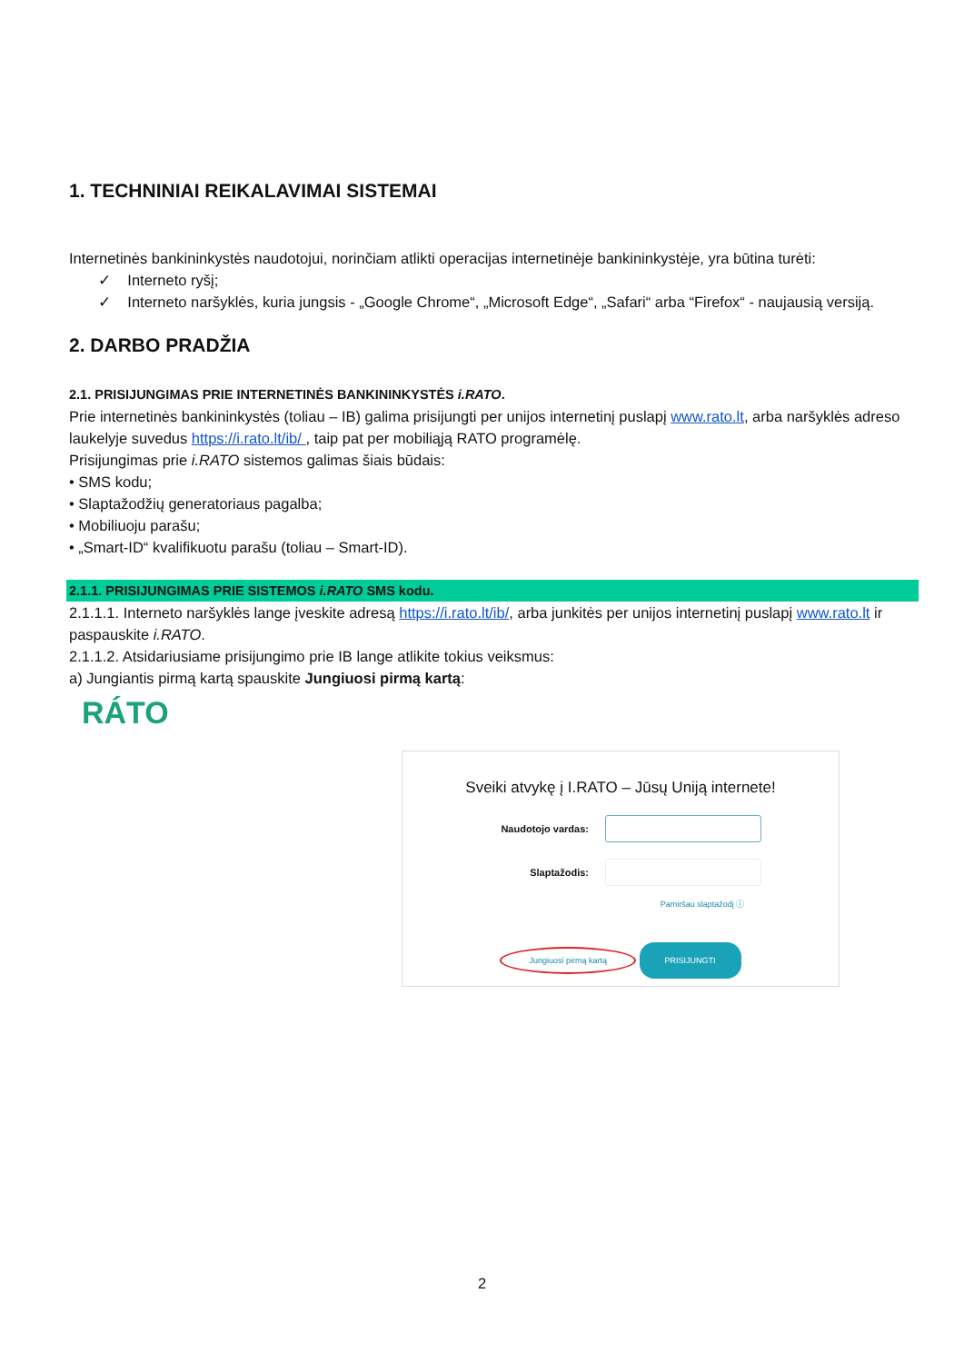1. TECHNINIAI REIKALAVIMAI SISTEMAI
Internetinės bankininkystės naudotojui, norinčiam atlikti operacijas internetinėje bankininkystėje, yra būtina turėti:
✓ Interneto ryšį;
✓ Interneto naršyklės, kuria jungsis - „Google Chrome“, „Microsoft Edge“, „Safari“ arba “Firefox“ - naujausią versiją.
2. DARBO PRADŽIA
2.1. PRISIJUNGIMAS PRIE INTERNETINĖS BANKININKYSTĖS i.RATO.
Prie internetinės bankininkystės (toliau – IB) galima prisijungti per unijos internetinį puslapį www.rato.lt, arba naršyklės adreso laukelyje suvedus https://i.rato.lt/ib/ , taip pat per mobiliąją RATO programėlę.
Prisijungimas prie i.RATO sistemos galimas šiais būdais:
• SMS kodu;
• Slaptažodžių generatoriaus pagalba;
• Mobiliuoju parašu;
• „Smart-ID“ kvalifikuotu parašu (toliau – Smart-ID).
2.1.1. PRISIJUNGIMAS PRIE SISTEMOS i.RATO SMS kodu.
2.1.1.1. Interneto naršyklės lange įveskite adresą https://i.rato.lt/ib/, arba junkitės per unijos internetinį puslapį www.rato.lt ir paspauskite i.RATO.
2.1.1.2. Atsidariusiame prisijungimo prie IB lange atlikite tokius veiksmus:
a) Jungiantis pirmą kartą spauskite Jungiuosi pirmą kartą:
RÁTO
Sveiki atvykę į I.RATO – Jūsų Uniją internete!
Naudotojo vardas:
Slaptažodis:
Pamiršau slaptažodį ⓘ
Jungiuosi pirmą kartą PRISIJUNGTI
2